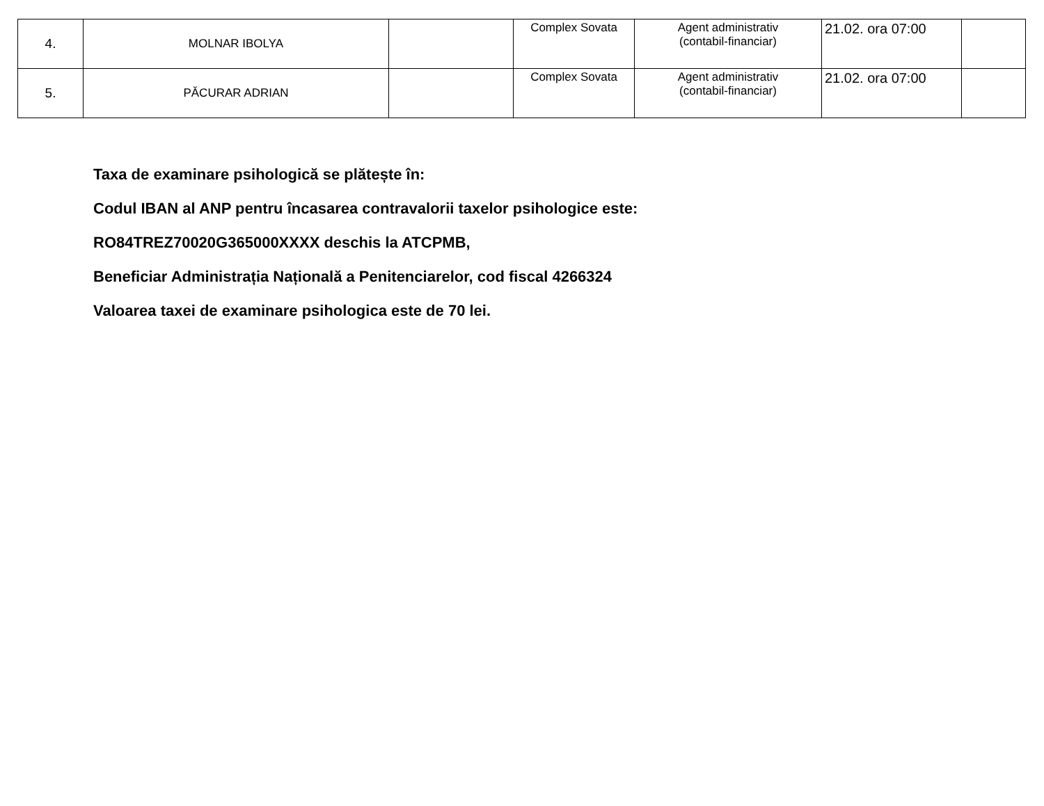| 4. | MOLNAR IBOLYA | | Complex Sovata | Agent administrativ (contabil-financiar) | 21.02. ora 07:00 | |
| 5. | PĂCURAR ADRIAN | | Complex Sovata | Agent administrativ (contabil-financiar) | 21.02. ora 07:00 | |
Taxa de examinare psihologică se plătește în:
Codul IBAN al ANP pentru încasarea contravalorii taxelor psihologice este:
RO84TREZ70020G365000XXXX deschis la ATCPMB,
Beneficiar Administrația Națională a Penitenciarelor, cod fiscal 4266324
Valoarea taxei de examinare psihologica este de 70 lei.